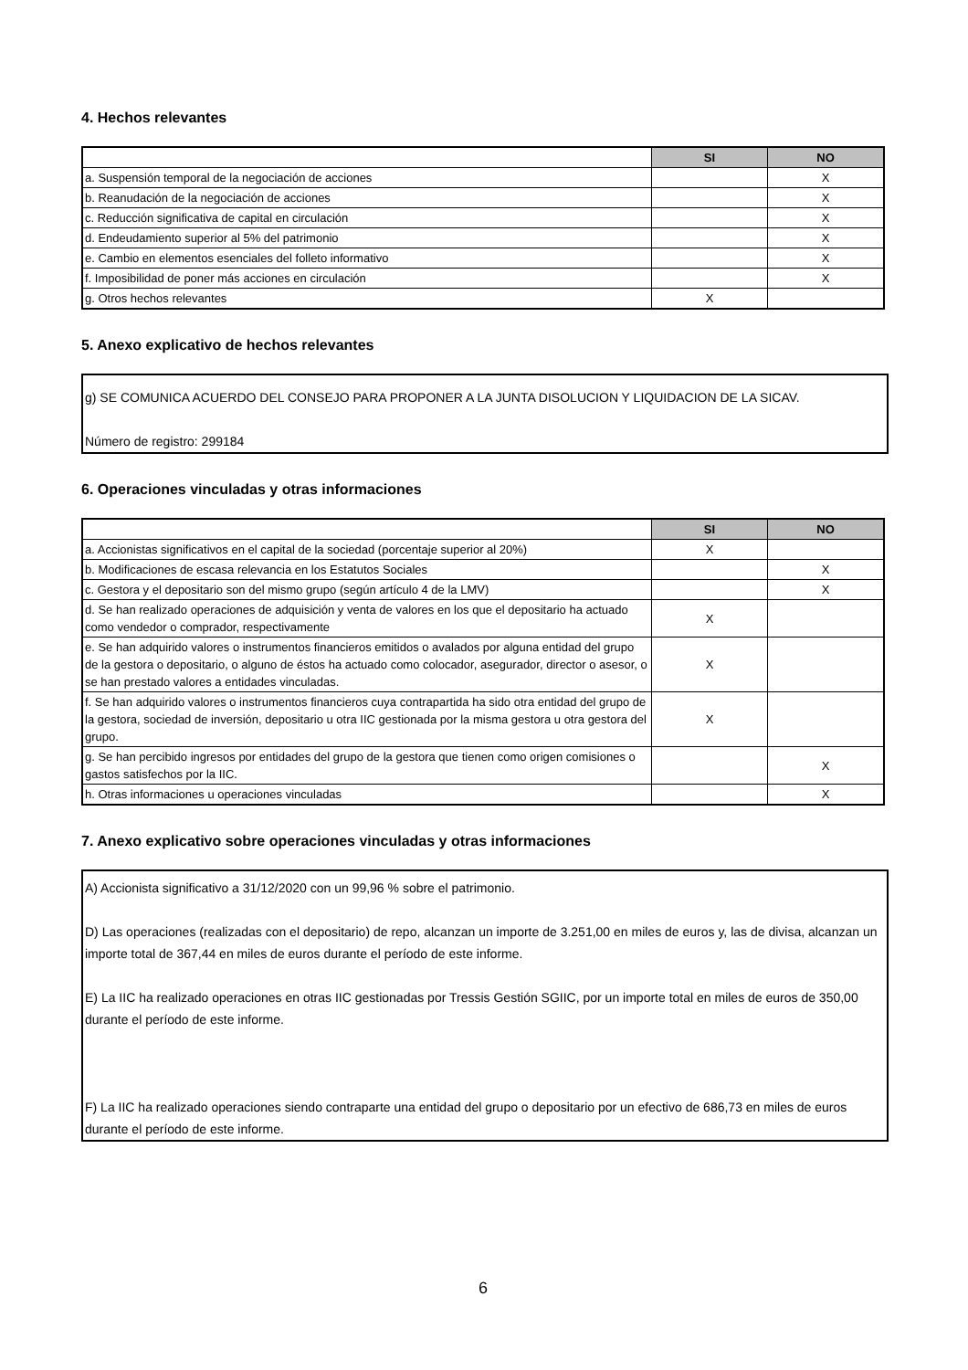4. Hechos relevantes
| | SI | NO |
| --- | --- | --- |
| a. Suspensión temporal de la negociación de acciones | | X |
| b. Reanudación de la negociación de acciones | | X |
| c. Reducción significativa de capital en circulación | | X |
| d. Endeudamiento superior al 5% del patrimonio | | X |
| e. Cambio en elementos esenciales del folleto informativo | | X |
| f. Imposibilidad de poner más acciones en circulación | | X |
| g. Otros hechos relevantes | X | |
5. Anexo explicativo de hechos relevantes
g) SE COMUNICA ACUERDO DEL CONSEJO PARA PROPONER A LA JUNTA DISOLUCION Y LIQUIDACION DE LA SICAV.
Número de registro: 299184
6. Operaciones vinculadas y otras informaciones
| | SI | NO |
| --- | --- | --- |
| a. Accionistas significativos en el capital de la sociedad (porcentaje superior al 20%) | X | |
| b. Modificaciones de escasa relevancia en los Estatutos Sociales | | X |
| c. Gestora y el depositario son del mismo grupo (según artículo 4 de la LMV) | | X |
| d. Se han realizado operaciones de adquisición y venta de valores en los que el depositario ha actuado como vendedor o comprador, respectivamente | X | |
| e. Se han adquirido valores o instrumentos financieros emitidos o avalados por alguna entidad del grupo de la gestora o depositario, o alguno de éstos ha actuado como colocador, asegurador, director o asesor, o se han prestado valores a entidades vinculadas. | X | |
| f. Se han adquirido valores o instrumentos financieros cuya contrapartida ha sido otra entidad del grupo de la gestora, sociedad de inversión, depositario u otra IIC gestionada por la misma gestora u otra gestora del grupo. | X | |
| g. Se han percibido ingresos por entidades del grupo de la gestora que tienen como origen comisiones o gastos satisfechos por la IIC. | | X |
| h. Otras informaciones u operaciones vinculadas | | X |
7. Anexo explicativo sobre operaciones vinculadas y otras informaciones
A) Accionista significativo a 31/12/2020 con un 99,96 % sobre el patrimonio.
D) Las operaciones (realizadas con el depositario) de repo, alcanzan un importe de 3.251,00 en miles de euros y, las de divisa, alcanzan un importe total de 367,44 en miles de euros durante el período de este informe.
E) La IIC ha realizado operaciones en otras IIC gestionadas por Tressis Gestión SGIIC, por un importe total en miles de euros de 350,00 durante el período de este informe.
F) La IIC ha realizado operaciones siendo contraparte una entidad del grupo o depositario por un efectivo de 686,73 en miles de euros durante el período de este informe.
6